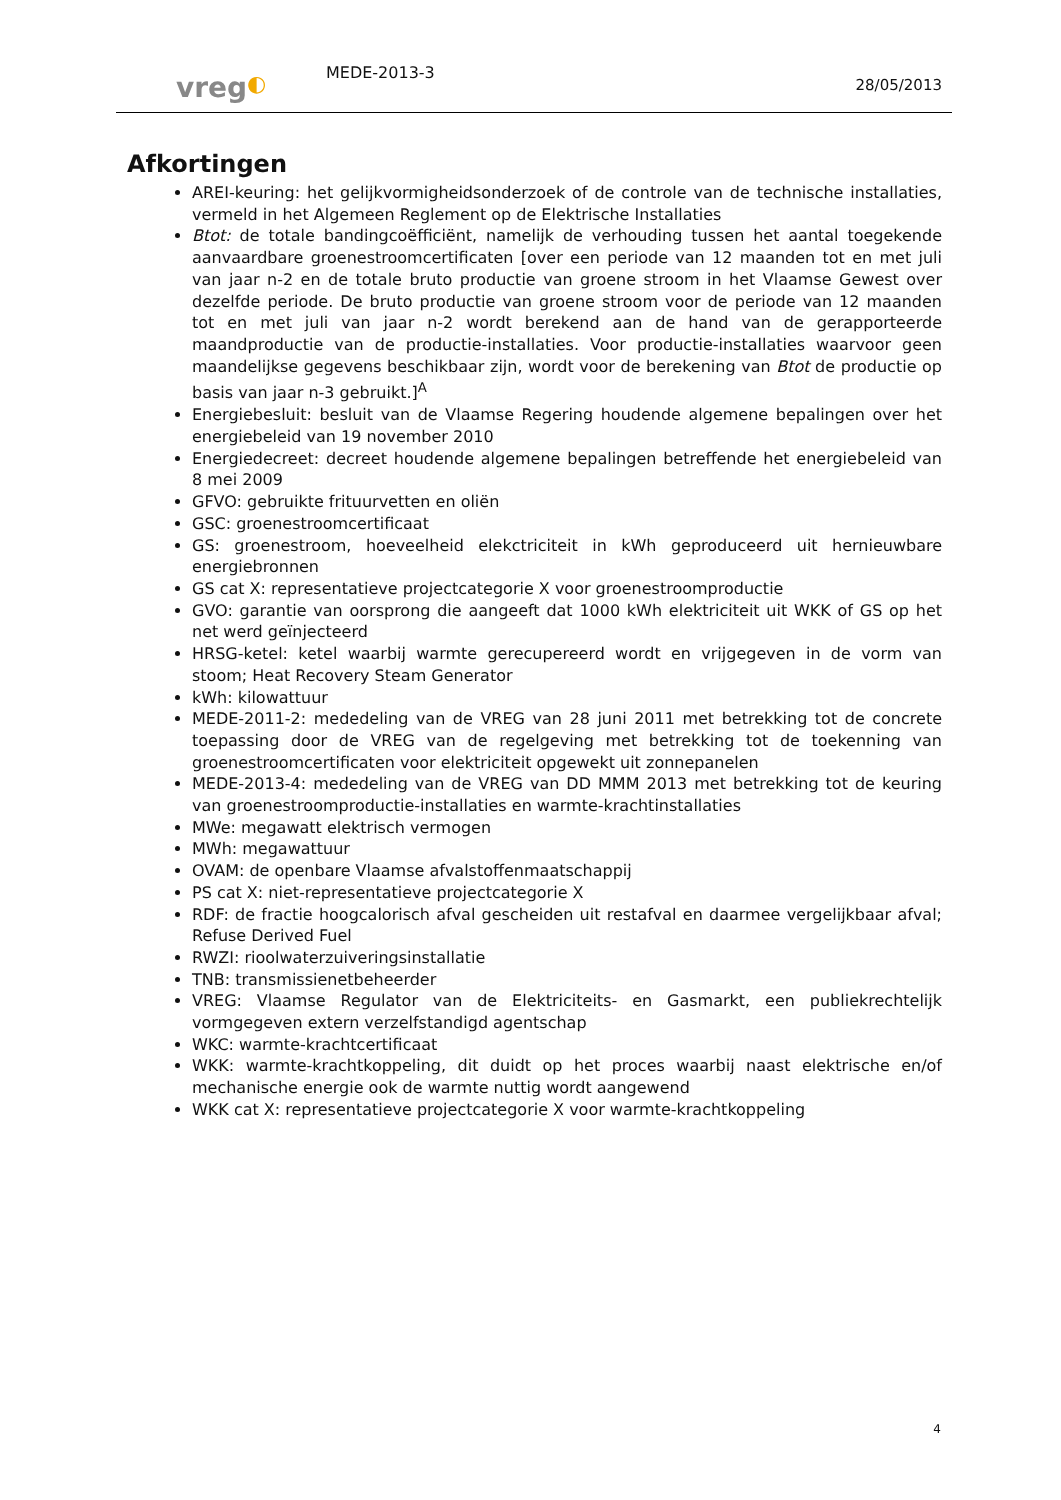vreg◐
MEDE-2013-3
28/05/2013
Afkortingen
AREI-keuring: het gelijkvormigheidsonderzoek of de controle van de technische installaties, vermeld in het Algemeen Reglement op de Elektrische Installaties
Btot: de totale bandingcoëfficiënt, namelijk de verhouding tussen het aantal toegekende aanvaardbare groenestroomcertificaten [over een periode van 12 maanden tot en met juli van jaar n-2 en de totale bruto productie van groene stroom in het Vlaamse Gewest over dezelfde periode. De bruto productie van groene stroom voor de periode van 12 maanden tot en met juli van jaar n-2 wordt berekend aan de hand van de gerapporteerde maandproductie van de productie-installaties. Voor productie-installaties waarvoor geen maandelijkse gegevens beschikbaar zijn, wordt voor de berekening van Btot de productie op basis van jaar n-3 gebruikt.]<sup>A</sup>
Energiebesluit: besluit van de Vlaamse Regering houdende algemene bepalingen over het energiebeleid van 19 november 2010
Energiedecreet: decreet houdende algemene bepalingen betreffende het energiebeleid van 8 mei 2009
GFVO: gebruikte frituurvetten en oliën
GSC: groenestroomcertificaat
GS: groenestroom, hoeveelheid elekctriciteit in kWh geproduceerd uit hernieuwbare energiebronnen
GS cat X: representatieve projectcategorie X voor groenestroomproductie
GVO: garantie van oorsprong die aangeeft dat 1000 kWh elektriciteit uit WKK of GS op het net werd geïnjecteerd
HRSG-ketel: ketel waarbij warmte gerecupereerd wordt en vrijgegeven in de vorm van stoom; Heat Recovery Steam Generator
kWh: kilowattuur
MEDE-2011-2: mededeling van de VREG van 28 juni 2011 met betrekking tot de concrete toepassing door de VREG van de regelgeving met betrekking tot de toekenning van groenestroomcertificaten voor elektriciteit opgewekt uit zonnepanelen
MEDE-2013-4: mededeling van de VREG van DD MMM 2013 met betrekking tot de keuring van groenestroomproductie-installaties en warmte-krachtinstallaties
MWe: megawatt elektrisch vermogen
MWh: megawattuur
OVAM: de openbare Vlaamse afvalstoffenmaatschappij
PS cat X: niet-representatieve projectcategorie X
RDF: de fractie hoogcalorisch afval gescheiden uit restafval en daarmee vergelijkbaar afval; Refuse Derived Fuel
RWZI: rioolwaterzuiveringsinstallatie
TNB: transmissienetbeheerder
VREG: Vlaamse Regulator van de Elektriciteits- en Gasmarkt, een publiekrechtelijk vormgegeven extern verzelfstandigd agentschap
WKC: warmte-krachtcertificaat
WKK: warmte-krachtkoppeling, dit duidt op het proces waarbij naast elektrische en/of mechanische energie ook de warmte nuttig wordt aangewend
WKK cat X: representatieve projectcategorie X voor warmte-krachtkoppeling
4